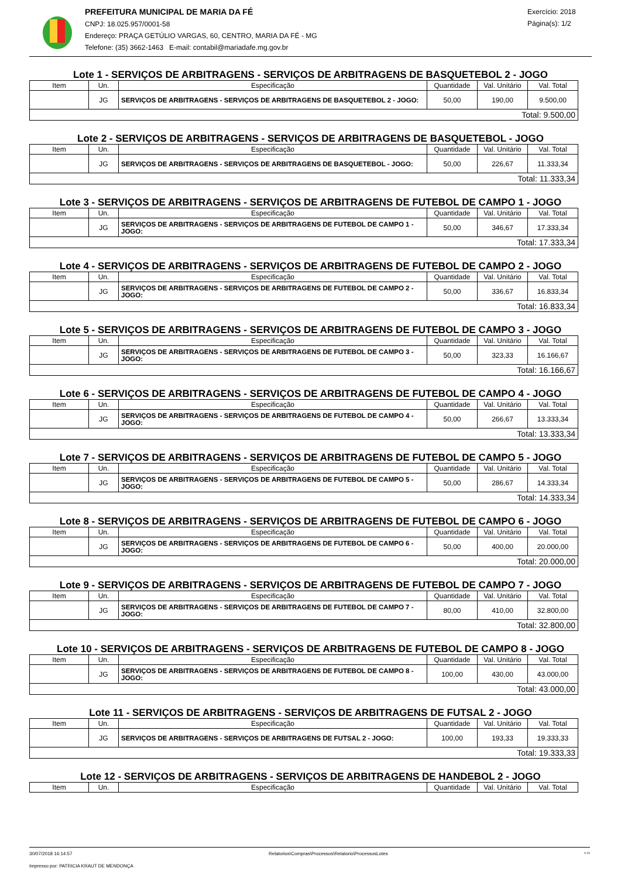PREFEITURA MUNICIPAL DE MARIA DA FÉ
CNPJ: 18.025.957/0001-58
Endereço: PRAÇA GETÚLIO VARGAS, 60, CENTRO, MARIA DA FÉ - MG
Telefone: (35) 3662-1463 E-mail: contabil@mariadafe.mg.gov.br
Exercício: 2018
Página(s): 1/2
Lote 1 - SERVIÇOS DE ARBITRAGENS - SERVIÇOS DE ARBITRAGENS DE BASQUETEBOL 2 - JOGO
| Item | Un. | Especificação | Quantidade | Val. Unitário | Val. Total |
| --- | --- | --- | --- | --- | --- |
| | JG | SERVIÇOS DE ARBITRAGENS - SERVIÇOS DE ARBITRAGENS DE BASQUETEBOL 2 - JOGO: | 50,00 | 190,00 | 9.500,00 |
| Total: 9.500,00 | | | | | |
Lote 2 - SERVIÇOS DE ARBITRAGENS - SERVIÇOS DE ARBITRAGENS DE BASQUETEBOL - JOGO
| Item | Un. | Especificação | Quantidade | Val. Unitário | Val. Total |
| --- | --- | --- | --- | --- | --- |
| | JG | SERVIÇOS DE ARBITRAGENS - SERVIÇOS DE ARBITRAGENS DE BASQUETEBOL - JOGO: | 50,00 | 226,67 | 11.333,34 |
| Total: 11.333,34 | | | | | |
Lote 3 - SERVIÇOS DE ARBITRAGENS - SERVIÇOS DE ARBITRAGENS DE FUTEBOL DE CAMPO 1 - JOGO
| Item | Un. | Especificação | Quantidade | Val. Unitário | Val. Total |
| --- | --- | --- | --- | --- | --- |
| | JG | SERVIÇOS DE ARBITRAGENS - SERVIÇOS DE ARBITRAGENS DE FUTEBOL DE CAMPO 1 - JOGO: | 50,00 | 346,67 | 17.333,34 |
| Total: 17.333,34 | | | | | |
Lote 4 - SERVIÇOS DE ARBITRAGENS - SERVIÇOS DE ARBITRAGENS DE FUTEBOL DE CAMPO 2 - JOGO
| Item | Un. | Especificação | Quantidade | Val. Unitário | Val. Total |
| --- | --- | --- | --- | --- | --- |
| | JG | SERVIÇOS DE ARBITRAGENS - SERVIÇOS DE ARBITRAGENS DE FUTEBOL DE CAMPO 2 - JOGO: | 50,00 | 336,67 | 16.833,34 |
| Total: 16.833,34 | | | | | |
Lote 5 - SERVIÇOS DE ARBITRAGENS - SERVIÇOS DE ARBITRAGENS DE FUTEBOL DE CAMPO 3 - JOGO
| Item | Un. | Especificação | Quantidade | Val. Unitário | Val. Total |
| --- | --- | --- | --- | --- | --- |
| | JG | SERVIÇOS DE ARBITRAGENS - SERVIÇOS DE ARBITRAGENS DE FUTEBOL DE CAMPO 3 - JOGO: | 50,00 | 323,33 | 16.166,67 |
| Total: 16.166,67 | | | | | |
Lote 6 - SERVIÇOS DE ARBITRAGENS - SERVIÇOS DE ARBITRAGENS DE FUTEBOL DE CAMPO 4 - JOGO
| Item | Un. | Especificação | Quantidade | Val. Unitário | Val. Total |
| --- | --- | --- | --- | --- | --- |
| | JG | SERVIÇOS DE ARBITRAGENS - SERVIÇOS DE ARBITRAGENS DE FUTEBOL DE CAMPO 4 - JOGO: | 50,00 | 266,67 | 13.333,34 |
| Total: 13.333,34 | | | | | |
Lote 7 - SERVIÇOS DE ARBITRAGENS - SERVIÇOS DE ARBITRAGENS DE FUTEBOL DE CAMPO 5 - JOGO
| Item | Un. | Especificação | Quantidade | Val. Unitário | Val. Total |
| --- | --- | --- | --- | --- | --- |
| | JG | SERVIÇOS DE ARBITRAGENS - SERVIÇOS DE ARBITRAGENS DE FUTEBOL DE CAMPO 5 - JOGO: | 50,00 | 286,67 | 14.333,34 |
| Total: 14.333,34 | | | | | |
Lote 8 - SERVIÇOS DE ARBITRAGENS - SERVIÇOS DE ARBITRAGENS DE FUTEBOL DE CAMPO 6 - JOGO
| Item | Un. | Especificação | Quantidade | Val. Unitário | Val. Total |
| --- | --- | --- | --- | --- | --- |
| | JG | SERVIÇOS DE ARBITRAGENS - SERVIÇOS DE ARBITRAGENS DE FUTEBOL DE CAMPO 6 - JOGO: | 50,00 | 400,00 | 20.000,00 |
| Total: 20.000,00 | | | | | |
Lote 9 - SERVIÇOS DE ARBITRAGENS - SERVIÇOS DE ARBITRAGENS DE FUTEBOL DE CAMPO 7 - JOGO
| Item | Un. | Especificação | Quantidade | Val. Unitário | Val. Total |
| --- | --- | --- | --- | --- | --- |
| | JG | SERVIÇOS DE ARBITRAGENS - SERVIÇOS DE ARBITRAGENS DE FUTEBOL DE CAMPO 7 - JOGO: | 80,00 | 410,00 | 32.800,00 |
| Total: 32.800,00 | | | | | |
Lote 10 - SERVIÇOS DE ARBITRAGENS - SERVIÇOS DE ARBITRAGENS DE FUTEBOL DE CAMPO 8 - JOGO
| Item | Un. | Especificação | Quantidade | Val. Unitário | Val. Total |
| --- | --- | --- | --- | --- | --- |
| | JG | SERVIÇOS DE ARBITRAGENS - SERVIÇOS DE ARBITRAGENS DE FUTEBOL DE CAMPO 8 - JOGO: | 100,00 | 430,00 | 43.000,00 |
| Total: 43.000,00 | | | | | |
Lote 11 - SERVIÇOS DE ARBITRAGENS - SERVIÇOS DE ARBITRAGENS DE FUTSAL 2 - JOGO
| Item | Un. | Especificação | Quantidade | Val. Unitário | Val. Total |
| --- | --- | --- | --- | --- | --- |
| | JG | SERVIÇOS DE ARBITRAGENS - SERVIÇOS DE ARBITRAGENS DE FUTSAL 2 - JOGO: | 100,00 | 193,33 | 19.333,33 |
| Total: 19.333,33 | | | | | |
Lote 12 - SERVIÇOS DE ARBITRAGENS - SERVIÇOS DE ARBITRAGENS DE HANDEBOL 2 - JOGO
| Item | Un. | Especificação | Quantidade | Val. Unitário | Val. Total |
| --- | --- | --- | --- | --- | --- |
30/07/2018 16:14:57 Relatorios\Compras\Processos\Relatorio\ProcessosLotes 0.10
Impresso por: PATRICIA KRAUT DE MENDONÇA